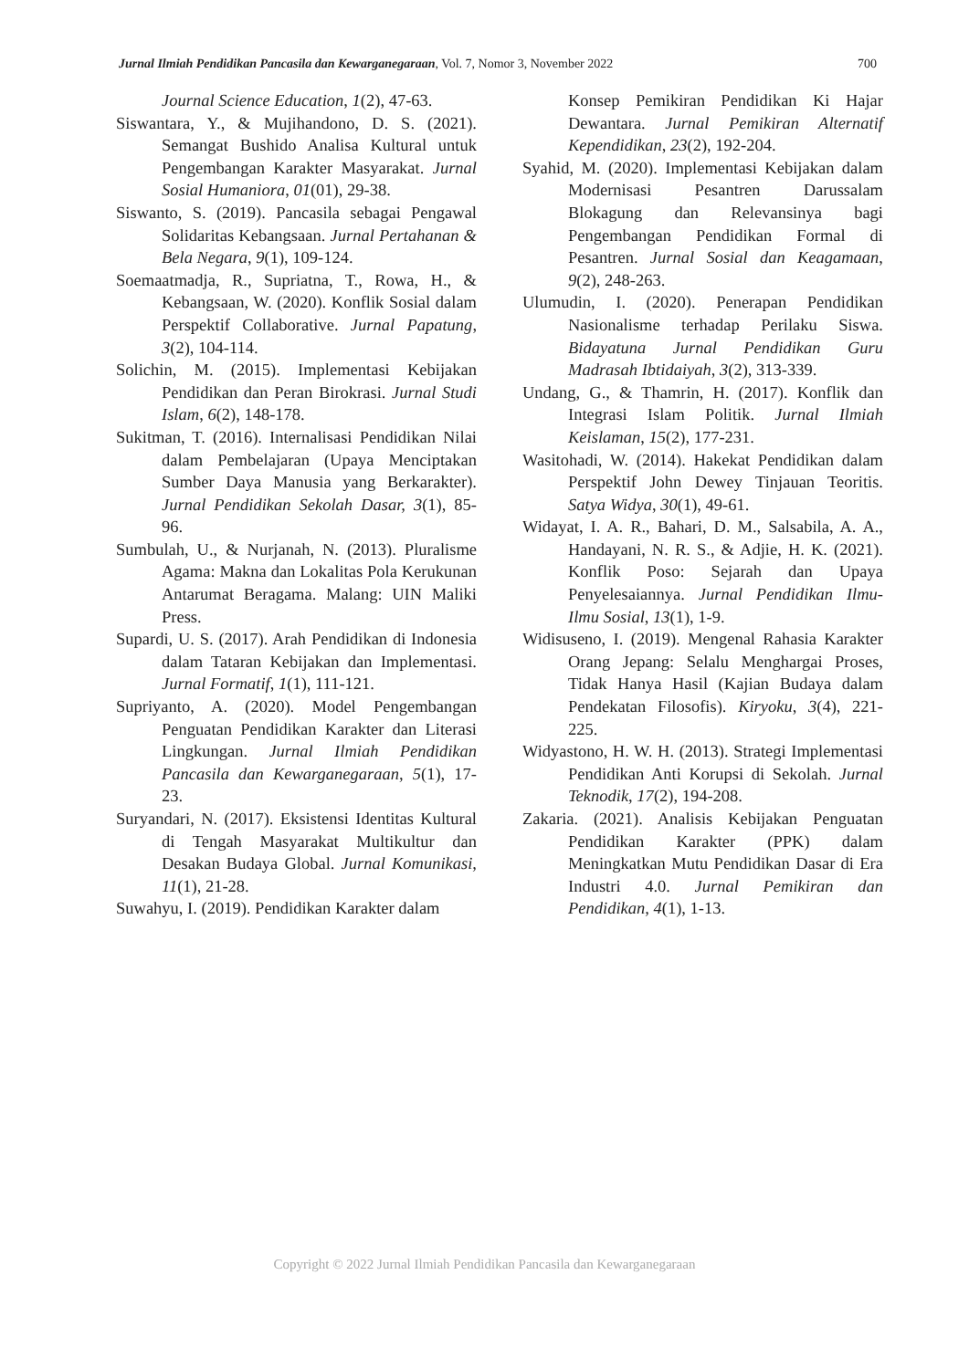Jurnal Ilmiah Pendidikan Pancasila dan Kewarganegaraan, Vol. 7, Nomor 3, November 2022 700
Journal Science Education, 1(2), 47-63.
Siswantara, Y., & Mujihandono, D. S. (2021). Semangat Bushido Analisa Kultural untuk Pengembangan Karakter Masyarakat. Jurnal Sosial Humaniora, 01(01), 29-38.
Siswanto, S. (2019). Pancasila sebagai Pengawal Solidaritas Kebangsaan. Jurnal Pertahanan & Bela Negara, 9(1), 109-124.
Soemaatmadja, R., Supriatna, T., Rowa, H., & Kebangsaan, W. (2020). Konflik Sosial dalam Perspektif Collaborative. Jurnal Papatung, 3(2), 104-114.
Solichin, M. (2015). Implementasi Kebijakan Pendidikan dan Peran Birokrasi. Jurnal Studi Islam, 6(2), 148-178.
Sukitman, T. (2016). Internalisasi Pendidikan Nilai dalam Pembelajaran (Upaya Menciptakan Sumber Daya Manusia yang Berkarakter). Jurnal Pendidikan Sekolah Dasar, 3(1), 85-96.
Sumbulah, U., & Nurjanah, N. (2013). Pluralisme Agama: Makna dan Lokalitas Pola Kerukunan Antarumat Beragama. Malang: UIN Maliki Press.
Supardi, U. S. (2017). Arah Pendidikan di Indonesia dalam Tataran Kebijakan dan Implementasi. Jurnal Formatif, 1(1), 111-121.
Supriyanto, A. (2020). Model Pengembangan Penguatan Pendidikan Karakter dan Literasi Lingkungan. Jurnal Ilmiah Pendidikan Pancasila dan Kewarganegaraan, 5(1), 17-23.
Suryandari, N. (2017). Eksistensi Identitas Kultural di Tengah Masyarakat Multikultur dan Desakan Budaya Global. Jurnal Komunikasi, 11(1), 21-28.
Suwahyu, I. (2019). Pendidikan Karakter dalam
Konsep Pemikiran Pendidikan Ki Hajar Dewantara. Jurnal Pemikiran Alternatif Kependidikan, 23(2), 192-204.
Syahid, M. (2020). Implementasi Kebijakan dalam Modernisasi Pesantren Darussalam Blokagung dan Relevansinya bagi Pengembangan Pendidikan Formal di Pesantren. Jurnal Sosial dan Keagamaan, 9(2), 248-263.
Ulumudin, I. (2020). Penerapan Pendidikan Nasionalisme terhadap Perilaku Siswa. Bidayatuna Jurnal Pendidikan Guru Madrasah Ibtidaiyah, 3(2), 313-339.
Undang, G., & Thamrin, H. (2017). Konflik dan Integrasi Islam Politik. Jurnal Ilmiah Keislaman, 15(2), 177-231.
Wasitohadi, W. (2014). Hakekat Pendidikan dalam Perspektif John Dewey Tinjauan Teoritis. Satya Widya, 30(1), 49-61.
Widayat, I. A. R., Bahari, D. M., Salsabila, A. A., Handayani, N. R. S., & Adjie, H. K. (2021). Konflik Poso: Sejarah dan Upaya Penyelesaiannya. Jurnal Pendidikan Ilmu-Ilmu Sosial, 13(1), 1-9.
Widisuseno, I. (2019). Mengenal Rahasia Karakter Orang Jepang: Selalu Menghargai Proses, Tidak Hanya Hasil (Kajian Budaya dalam Pendekatan Filosofis). Kiryoku, 3(4), 221-225.
Widyastono, H. W. H. (2013). Strategi Implementasi Pendidikan Anti Korupsi di Sekolah. Jurnal Teknodik, 17(2), 194-208.
Zakaria. (2021). Analisis Kebijakan Penguatan Pendidikan Karakter (PPK) dalam Meningkatkan Mutu Pendidikan Dasar di Era Industri 4.0. Jurnal Pemikiran dan Pendidikan, 4(1), 1-13.
Copyright © 2022 Jurnal Ilmiah Pendidikan Pancasila dan Kewarganegaraan